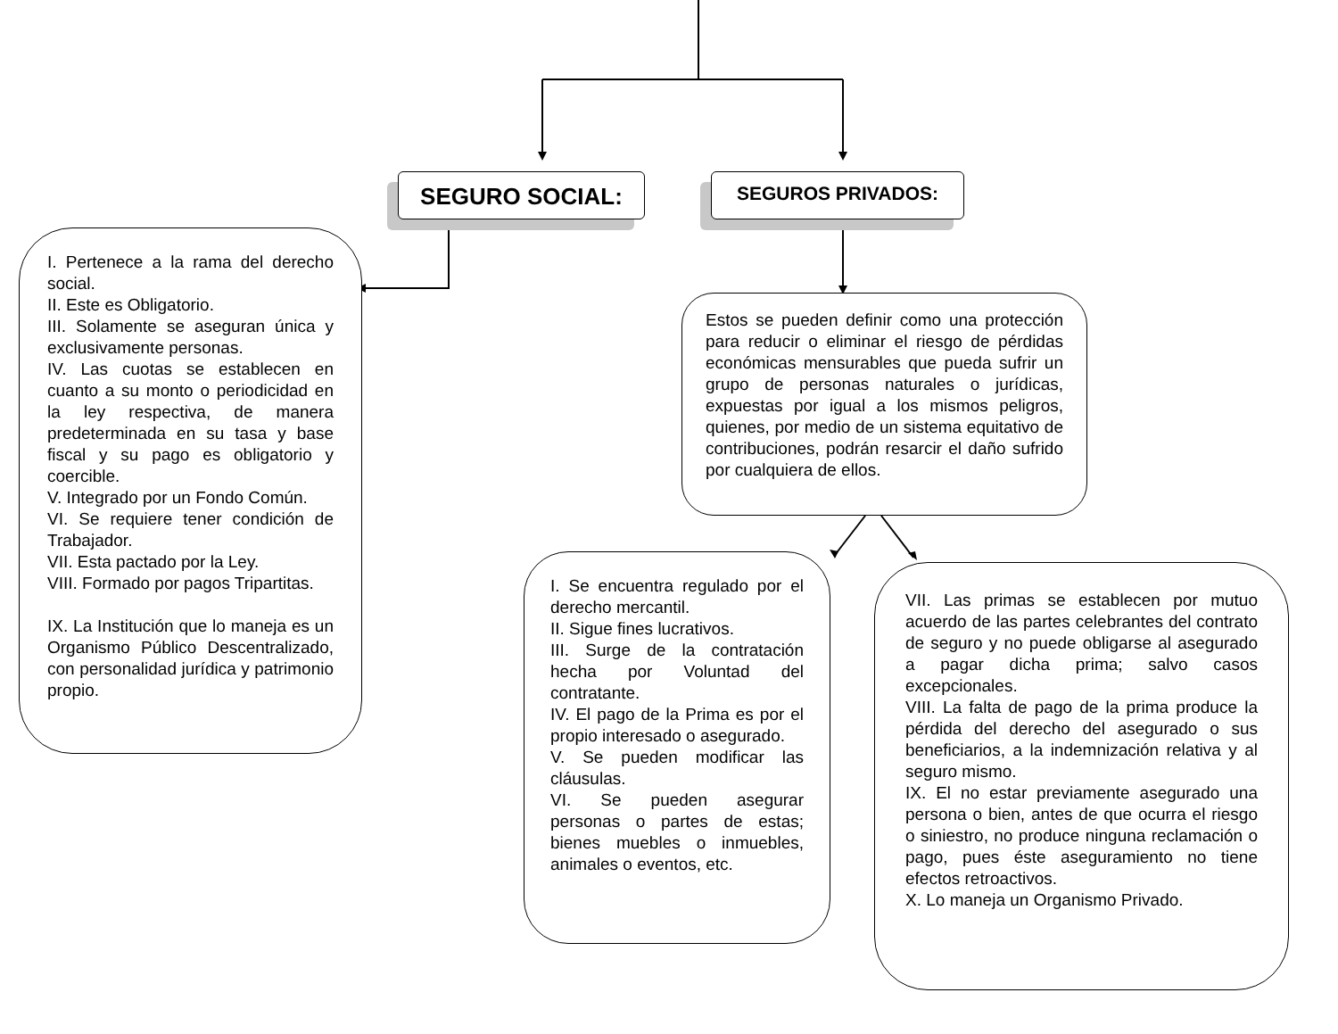SEGURO SOCIAL: SEGUROS PRIVADOS:
I. Pertenece a la rama del derecho social.
II. Este es Obligatorio.
III. Solamente se aseguran única y exclusivamente personas.
IV. Las cuotas se establecen en cuanto a su monto o periodicidad en la ley respectiva, de manera predeterminada en su tasa y base fiscal y su pago es obligatorio y coercible.
V. Integrado por un Fondo Común.
VI. Se requiere tener condición de Trabajador.
VII. Esta pactado por la Ley.
VIII. Formado por pagos Tripartitas.
IX. La Institución que lo maneja es un Organismo Público Descentralizado, con personalidad jurídica y patrimonio propio.
Estos se pueden definir como una protección para reducir o eliminar el riesgo de pérdidas económicas mensurables que pueda sufrir un grupo de personas naturales o jurídicas, expuestas por igual a los mismos peligros, quienes, por medio de un sistema equitativo de contribuciones, podrán resarcir el daño sufrido por cualquiera de ellos.
I. Se encuentra regulado por el derecho mercantil.
II. Sigue fines lucrativos.
III. Surge de la contratación hecha por Voluntad del contratante.
IV. El pago de la Prima es por el propio interesado o asegurado.
V. Se pueden modificar las cláusulas.
VI. Se pueden asegurar personas o partes de estas; bienes muebles o inmuebles, animales o eventos, etc.
VII. Las primas se establecen por mutuo acuerdo de las partes celebrantes del contrato de seguro y no puede obligarse al asegurado a pagar dicha prima; salvo casos excepcionales.
VIII. La falta de pago de la prima produce la pérdida del derecho del asegurado o sus beneficiarios, a la indemnización relativa y al seguro mismo.
IX. El no estar previamente asegurado una persona o bien, antes de que ocurra el riesgo o siniestro, no produce ninguna reclamación o pago, pues éste aseguramiento no tiene efectos retroactivos.
X. Lo maneja un Organismo Privado.